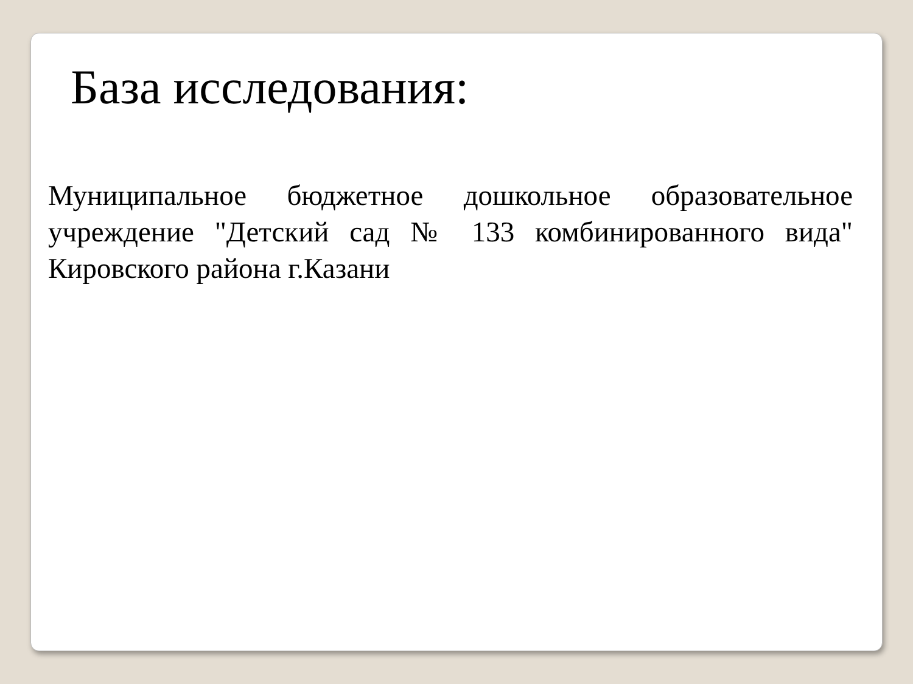База исследования:
Муниципальное бюджетное дошкольное образовательное учреждение "Детский сад № 133 комбинированного вида" Кировского района г.Казани